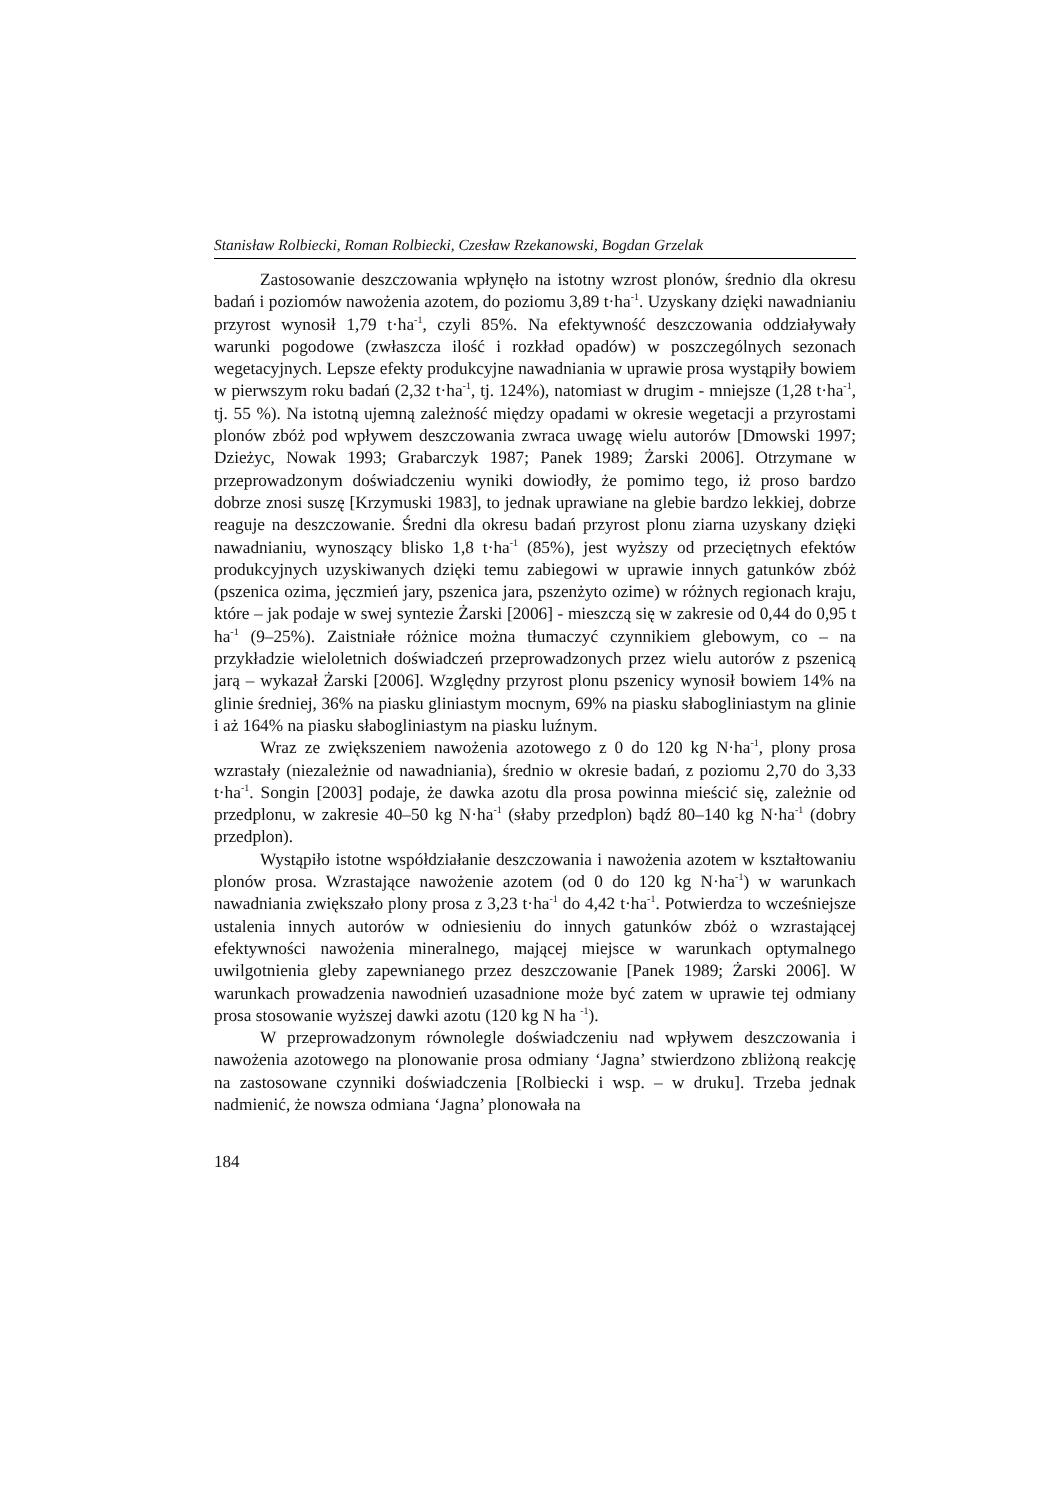Stanisław Rolbiecki, Roman Rolbiecki, Czesław Rzekanowski, Bogdan Grzelak
Zastosowanie deszczowania wpłynęło na istotny wzrost plonów, średnio dla okresu badań i poziomów nawożenia azotem, do poziomu 3,89 t·ha<sup>-1</sup>. Uzyskany dzięki nawadnianiu przyrost wynosił 1,79 t·ha<sup>-1</sup>, czyli 85%. Na efektywność deszczowania oddziaływały warunki pogodowe (zwłaszcza ilość i rozkład opadów) w poszczególnych sezonach wegetacyjnych. Lepsze efekty produkcyjne nawadniania w uprawie prosa wystąpiły bowiem w pierwszym roku badań (2,32 t·ha<sup>-1</sup>, tj. 124%), natomiast w drugim - mniejsze (1,28 t·ha<sup>-1</sup>, tj. 55 %). Na istotną ujemną zależność między opadami w okresie wegetacji a przyrostami plonów zbóż pod wpływem deszczowania zwraca uwagę wielu autorów [Dmowski 1997; Dzieżyc, Nowak 1993; Grabarczyk 1987; Panek 1989; Żarski 2006]. Otrzymane w przeprowadzonym doświadczeniu wyniki dowiodły, że pomimo tego, iż proso bardzo dobrze znosi suszę [Krzymuski 1983], to jednak uprawiane na glebie bardzo lekkiej, dobrze reaguje na deszczowanie. Średni dla okresu badań przyrost plonu ziarna uzyskany dzięki nawadnianiu, wynoszący blisko 1,8 t·ha<sup>-1</sup> (85%), jest wyższy od przeciętnych efektów produkcyjnych uzyskiwanych dzięki temu zabiegowi w uprawie innych gatunków zbóż (pszenica ozima, jęczmień jary, pszenica jara, pszenżyto ozime) w różnych regionach kraju, które – jak podaje w swej syntezie Żarski [2006] - mieszczą się w zakresie od 0,44 do 0,95 t ha<sup>-1</sup> (9–25%). Zaistniałe różnice można tłumaczyć czynnikiem glebowym, co – na przykładzie wieloletnich doświadczeń przeprowadzonych przez wielu autorów z pszenicą jarą – wykazał Żarski [2006]. Względny przyrost plonu pszenicy wynosił bowiem 14% na glinie średniej, 36% na piasku gliniastym mocnym, 69% na piasku słabogliniastym na glinie i aż 164% na piasku słabogliniastym na piasku luźnym.
Wraz ze zwiększeniem nawożenia azotowego z 0 do 120 kg N·ha<sup>-1</sup>, plony prosa wzrastały (niezależnie od nawadniania), średnio w okresie badań, z poziomu 2,70 do 3,33 t·ha<sup>-1</sup>. Songin [2003] podaje, że dawka azotu dla prosa powinna mieścić się, zależnie od przedplonu, w zakresie 40–50 kg N·ha<sup>-1</sup> (słaby przedplon) bądź 80–140 kg N·ha<sup>-1</sup> (dobry przedplon).
Wystąpiło istotne współdziałanie deszczowania i nawożenia azotem w kształtowaniu plonów prosa. Wzrastające nawożenie azotem (od 0 do 120 kg N·ha<sup>-1</sup>) w warunkach nawadniania zwiększało plony prosa z 3,23 t·ha<sup>-1</sup> do 4,42 t·ha<sup>-1</sup>. Potwierdza to wcześniejsze ustalenia innych autorów w odniesieniu do innych gatunków zbóż o wzrastającej efektywności nawożenia mineralnego, mającej miejsce w warunkach optymalnego uwilgotnienia gleby zapewnianego przez deszczowanie [Panek 1989; Żarski 2006]. W warunkach prowadzenia nawodnień uzasadnione może być zatem w uprawie tej odmiany prosa stosowanie wyższej dawki azotu (120 kg N ha <sup>-1</sup>).
W przeprowadzonym równolegle doświadczeniu nad wpływem deszczowania i nawożenia azotowego na plonowanie prosa odmiany ‘Jagna’ stwierdzono zbliżoną reakcję na zastosowane czynniki doświadczenia [Rolbiecki i wsp. – w druku]. Trzeba jednak nadmienić, że nowsza odmiana ‘Jagna’ plonowała na
184